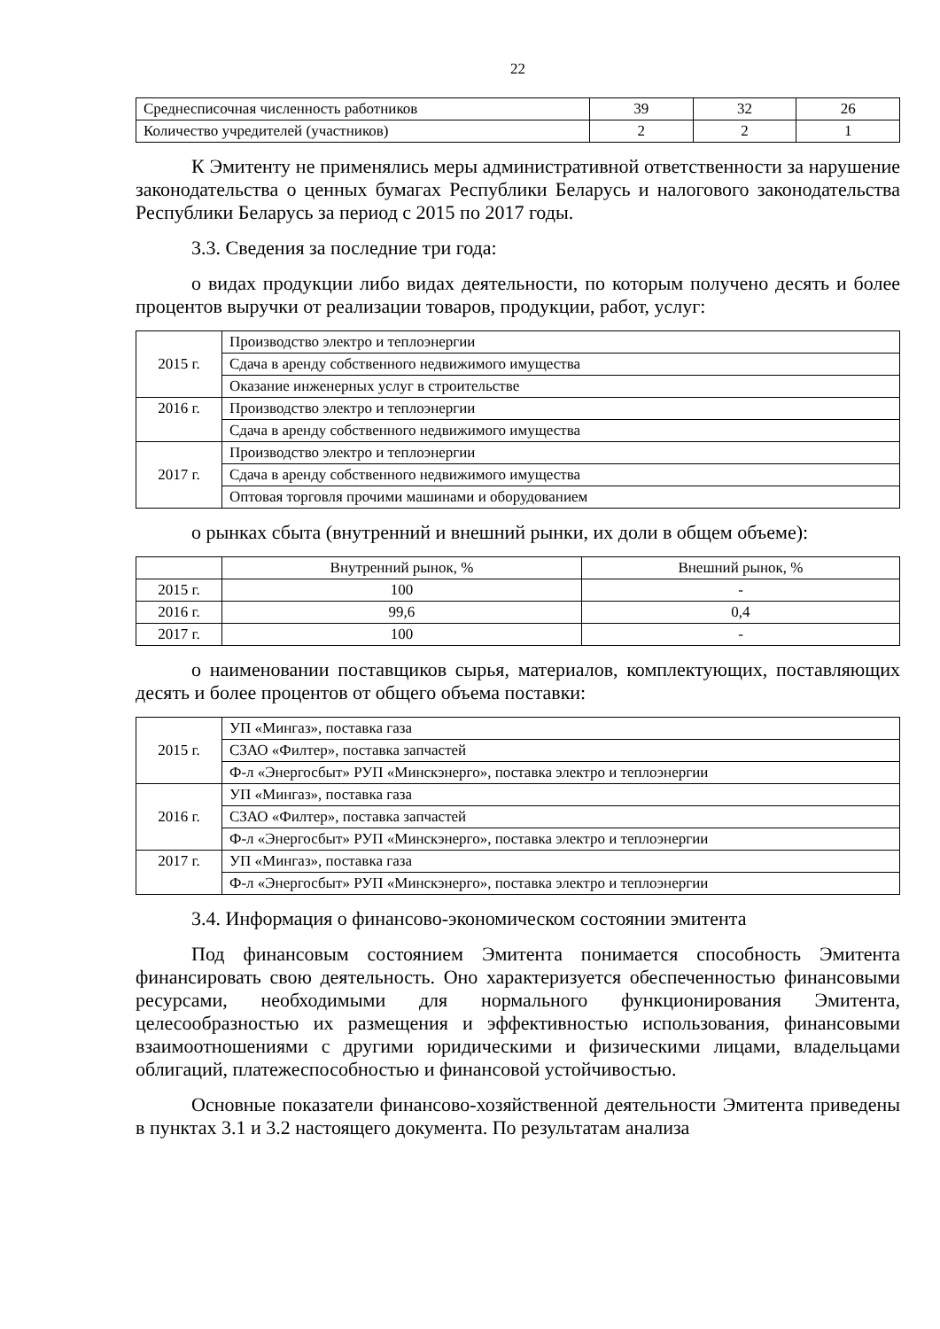22
| Среднесписочная численность работников | 39 | 32 | 26 |
| Количество учредителей (участников) | 2 | 2 | 1 |
К Эмитенту не применялись меры административной ответственности за нарушение законодательства о ценных бумагах Республики Беларусь и налогового законодательства Республики Беларусь за период с 2015 по 2017 годы.
3.3. Сведения за последние три года:
о видах продукции либо видах деятельности, по которым получено десять и более процентов выручки от реализации товаров, продукции, работ, услуг:
| 2015 г. | Производство электро и теплоэнергии |
| | Сдача в аренду собственного недвижимого имущества |
| | Оказание инженерных услуг в строительстве |
| 2016 г. | Производство электро и теплоэнергии |
| | Сдача в аренду собственного недвижимого имущества |
| 2017 г. | Производство электро и теплоэнергии |
| | Сдача в аренду собственного недвижимого имущества |
| | Оптовая торговля прочими машинами и оборудованием |
о рынках сбыта (внутренний и внешний рынки, их доли в общем объеме):
| | Внутренний рынок, % | Внешний рынок, % |
| --- | --- | --- |
| 2015 г. | 100 | - |
| 2016 г. | 99,6 | 0,4 |
| 2017 г. | 100 | - |
о наименовании поставщиков сырья, материалов, комплектующих, поставляющих десять и более процентов от общего объема поставки:
| 2015 г. | УП «Мингаз», поставка газа |
| | СЗАО «Филтер», поставка запчастей |
| | Ф-л «Энергосбыт» РУП «Минскэнерго», поставка электро и теплоэнергии |
| 2016 г. | УП «Мингаз», поставка газа |
| | СЗАО «Филтер», поставка запчастей |
| | Ф-л «Энергосбыт» РУП «Минскэнерго», поставка электро и теплоэнергии |
| 2017 г. | УП «Мингаз», поставка газа |
| | Ф-л «Энергосбыт» РУП «Минскэнерго», поставка электро и теплоэнергии |
3.4. Информация о финансово-экономическом состоянии эмитента
Под финансовым состоянием Эмитента понимается способность Эмитента финансировать свою деятельность. Оно характеризуется обеспеченностью финансовыми ресурсами, необходимыми для нормального функционирования Эмитента, целесообразностью их размещения и эффективностью использования, финансовыми взаимоотношениями с другими юридическими и физическими лицами, владельцами облигаций, платежеспособностью и финансовой устойчивостью.
Основные показатели финансово-хозяйственной деятельности Эмитента приведены в пунктах 3.1 и 3.2 настоящего документа. По результатам анализа